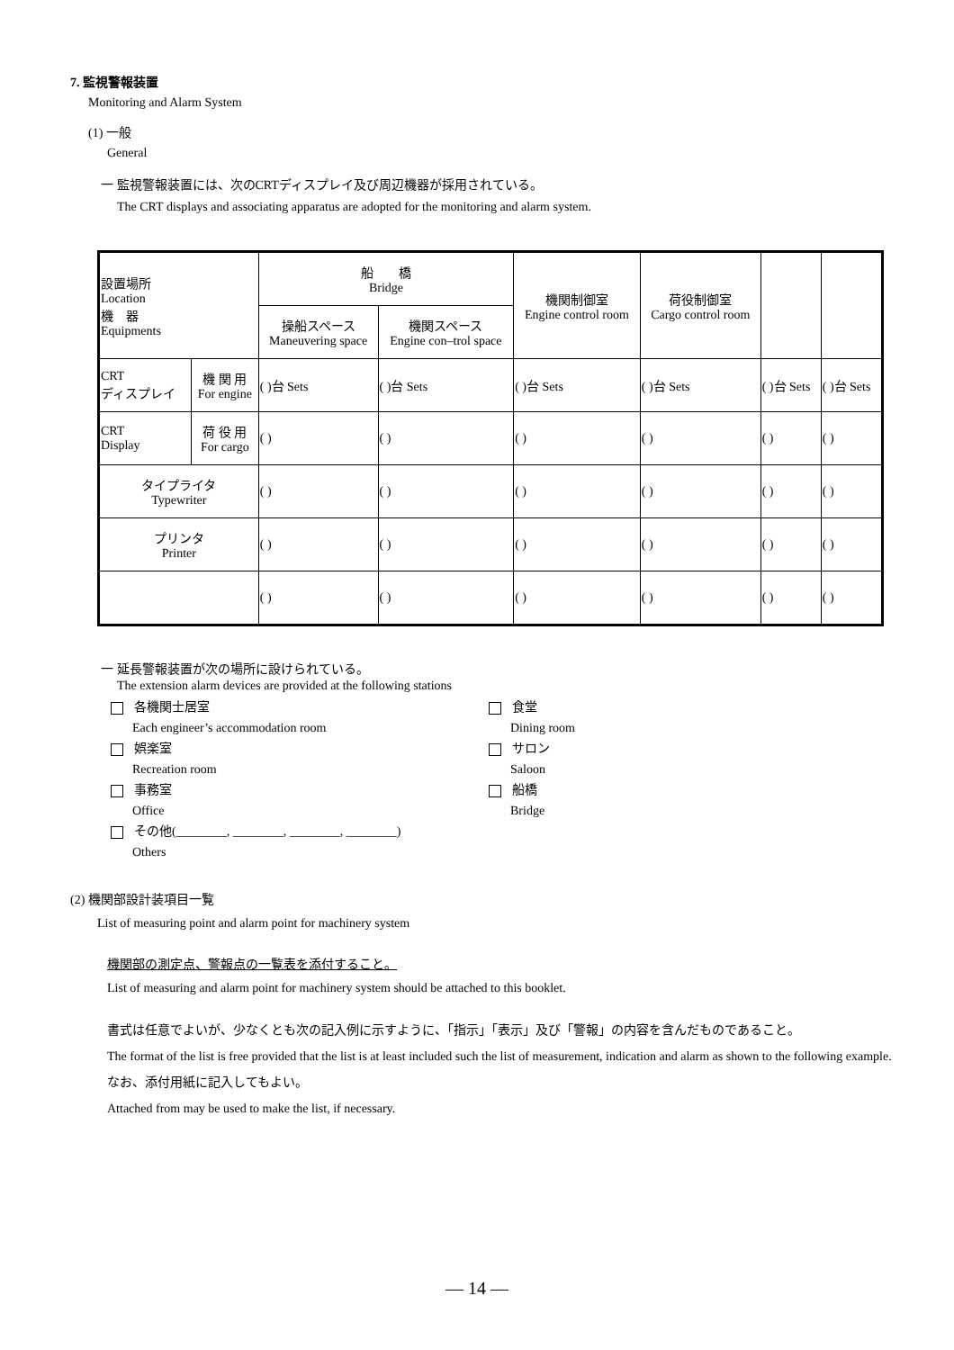7. 監視警報装置
Monitoring and Alarm System
(1) 一般
General
一 監視警報装置には、次のCRTディスプレイ及び周辺機器が採用されている。
The CRT displays and associating apparatus are adopted for the monitoring and alarm system.
| 設置場所 Location 機 器 Equipments | | 船 橋 Bridge | | 機関制御室 Engine control room | 荷役制御室 Cargo control room | | |
| | | 操船スペース Maneuvering space | 機関スペース Engine con–trol space | | | | |
| CRT ディスプレイ | 機 関 用 For engine | ( )台 Sets | ( )台 Sets | ( )台 Sets | ( )台 Sets | ( )台 Sets | ( )台 Sets |
| CRT Display | 荷 役 用 For cargo | ( ) | ( ) | ( ) | ( ) | ( ) | ( ) |
| タイプライタ Typewriter | | ( ) | ( ) | ( ) | ( ) | ( ) | ( ) |
| プリンタ Printer | | ( ) | ( ) | ( ) | ( ) | ( ) | ( ) |
| | | ( ) | ( ) | ( ) | ( ) | ( ) | ( ) |
一 延長警報装置が次の場所に設けられている。
The extension alarm devices are provided at the following stations
各機関士居室
Each engineer’s accommodation room
食堂
Dining room
娯楽室
Recreation room
サロン
Saloon
事務室
Office
船橋
Bridge
その他(________, ________, ________, ________)
Others
(2) 機関部設計装項目一覧
List of measuring point and alarm point for machinery system
機関部の測定点、警報点の一覧表を添付すること。
List of measuring and alarm point for machinery system should be attached to this booklet.
書式は任意でよいが、少なくとも次の記入例に示すように、「指示」「表示」及び「警報」の内容を含んだものであること。
The format of the list is free provided that the list is at least included such the list of measurement, indication and alarm as shown to the following example.
なお、添付用紙に記入してもよい。
Attached from may be used to make the list, if necessary.
— 14 —